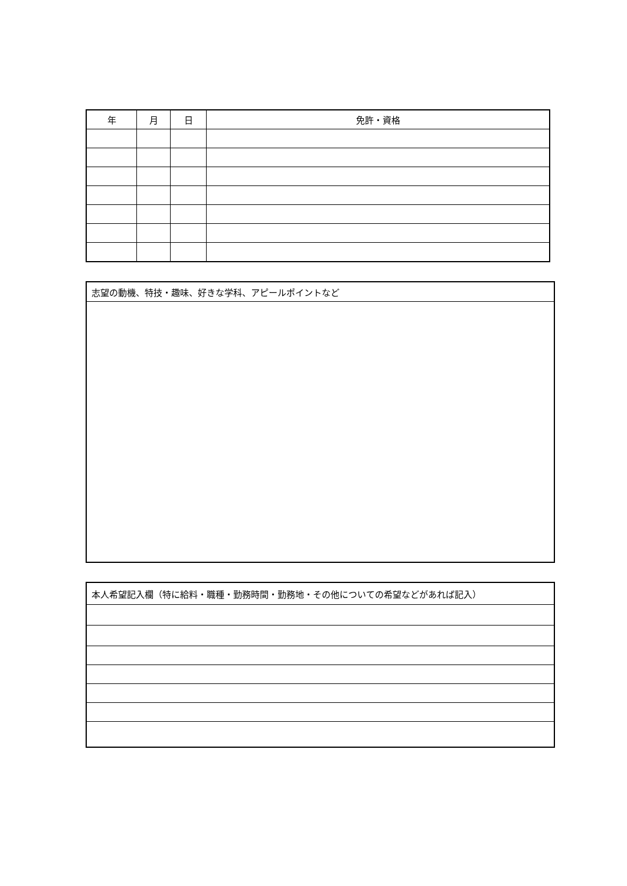| 年 | 月 | 日 | 免許・資格 |
| --- | --- | --- | --- |
| 志望の動機、特技・趣味、好きな学科、アピールポイントなど |
| 本人希望記入欄（特に給料・職種・勤務時間・勤務地・その他についての希望などがあれば記入） |